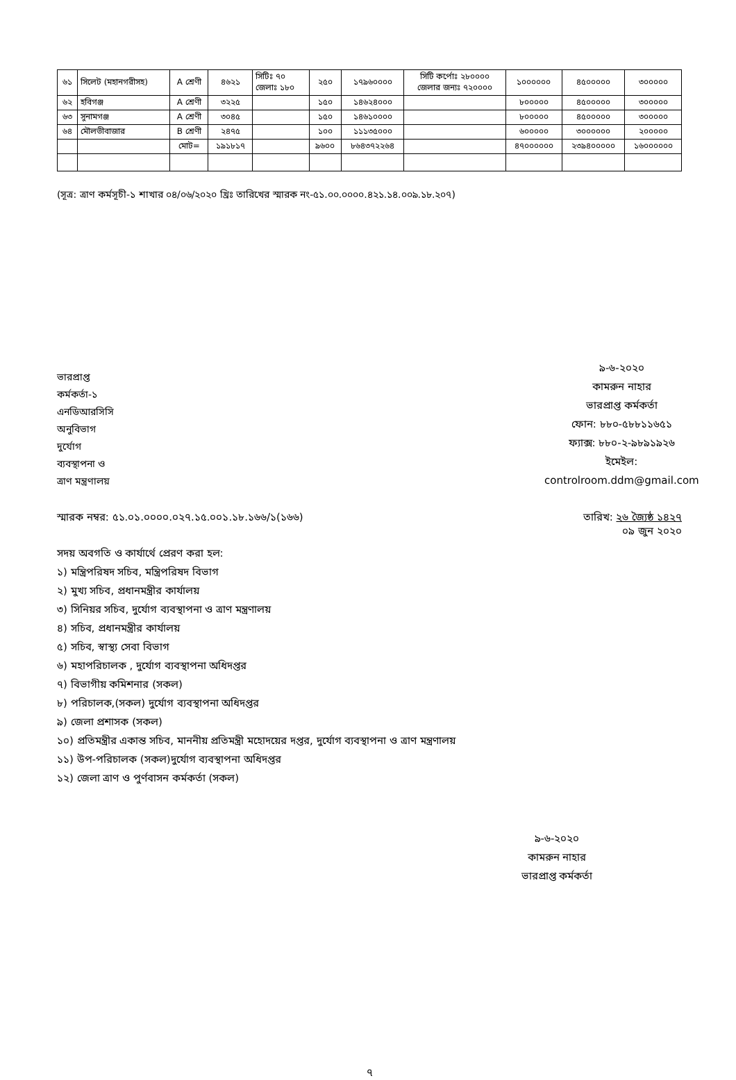| ৬১ | সিলেট (মহানগরীসহ) | A শ্রেণী | ৪৬২১ | সিটিঃ ৭০ জেলাঃ ১৮০ | ২৫০ | ১৭৯৬০০০০ | সিটি কর্পোঃ ২৮০০০০ জেলার জন্যঃ ৭২০০০০ | ১০০০০০০ | ৪৫০০০০০ | ৩০০০০০ |
| ৬২ | হবিগঞ্জ | A শ্রেণী | ৩২২৫ | | ১৫০ | ১৪৬২৪০০০ | | ৮০০০০০ | ৪৫০০০০০ | ৩০০০০০ |
| ৬৩ | সুনামগঞ্জ | A শ্রেণী | ৩০৪৫ | | ১৫০ | ১৪৬১০০০০ | | ৮০০০০০ | ৪৫০০০০০ | ৩০০০০০ |
| ৬৪ | মৌলভীবাজার | B শ্রেণী | ২৪৭৫ | | ১০০ | ১১১৩৫০০০ | | ৬০০০০০ | ৩০০০০০০ | ২০০০০০ |
| | | মোট= | ১৯১৮১৭ | | ৯৬০০ | ৮৬৪৩৭২২৬৪ | | ৪৭০০০০০০ | ২৩৯৪০০০০০ | ১৬০০০০০০ |
(সূত্র: ত্রাণ কর্মসূচী-১ শাখার ০৪/০৬/২০২০ খ্রিঃ তারিখের স্মারক নং-৫১.০০.০০০০.৪২১.১৪.০০৯.১৮.২০৭)
ভারপ্রাপ্ত কর্মকর্তা-১
এনডিআরসিসি অনুবিভাগ
দুর্যোগ ব্যবস্থাপনা ও ত্রাণ মন্ত্রণালয়
৯-৬-২০২০
কামরুন নাহার
ভারপ্রাপ্ত কর্মকর্তা
ফোন: ৮৮০-৫৮৮১১৬৫১
ফ্যাক্স: ৮৮০-২-৯৮৯১৯২৬
ইমেইল: controlroom.ddm@gmail.com
স্মারক নম্বর: ৫১.০১.০০০০.০২৭.১৫.০০১.১৮.১৬৬/১(১৬৬)
তারিখ: ২৬ জ্যৈষ্ঠ ১৪২৭
০৯ জুন ২০২০
সদয় অবগতি ও কার্যার্থে প্রেরণ করা হল:
১) মন্ত্রিপরিষদ সচিব, মন্ত্রিপরিষদ বিভাগ
২) মুখ্য সচিব, প্রধানমন্ত্রীর কার্যালয়
৩) সিনিয়র সচিব, দুর্যোগ ব্যবস্থাপনা ও ত্রাণ মন্ত্রণালয়
৪) সচিব, প্রধানমন্ত্রীর কার্যালয়
৫) সচিব, স্বাস্থ্য সেবা বিভাগ
৬) মহাপরিচালক , দুর্যোগ ব্যবস্থাপনা অধিদপ্তর
৭) বিভাগীয় কমিশনার (সকল)
৮) পরিচালক,(সকল) দুর্যোগ ব্যবস্থাপনা অধিদপ্তর
৯) জেলা প্রশাসক (সকল)
১০) প্রতিমন্ত্রীর একান্ত সচিব, মাননীয় প্রতিমন্ত্রী মহোদয়ের দপ্তর, দুর্যোগ ব্যবস্থাপনা ও ত্রাণ মন্ত্রণালয়
১১) উপ-পরিচালক (সকল)দুর্যোগ ব্যবস্থাপনা অধিদপ্তর
১২) জেলা ত্রাণ ও পুর্ণবাসন কর্মকর্তা (সকল)
৯-৬-২০২০
কামরুন নাহার
ভারপ্রাপ্ত কর্মকর্তা
৭